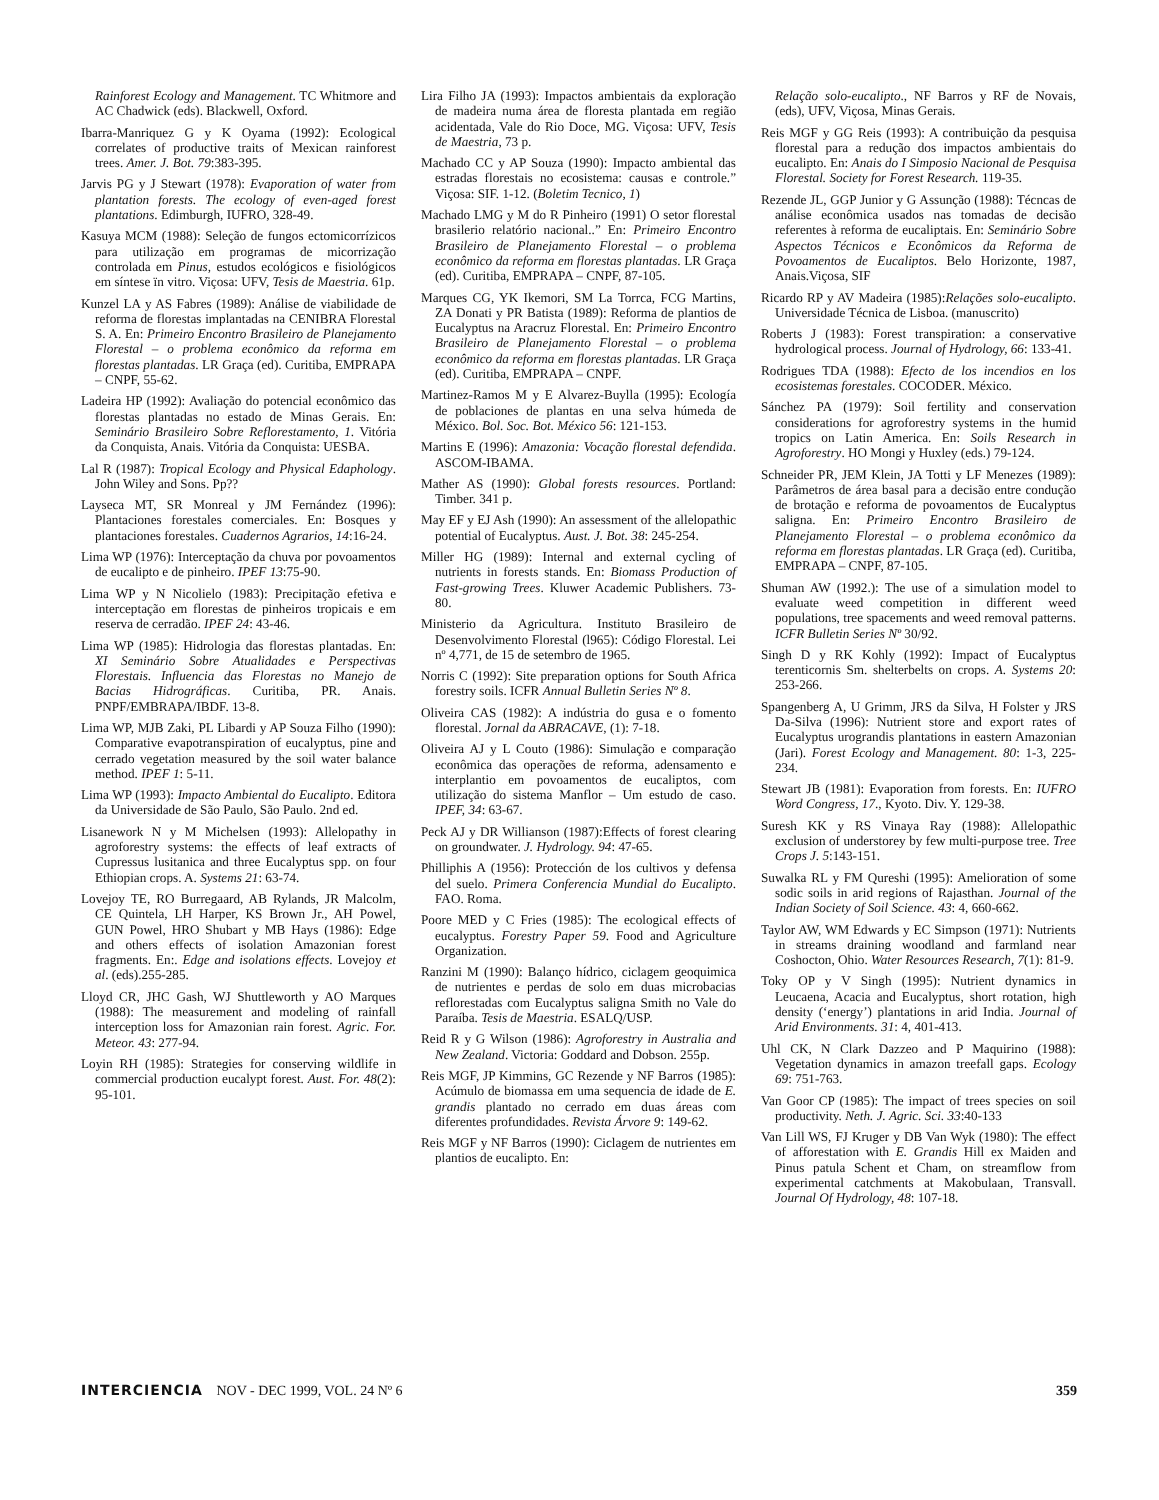Rainforest Ecology and Management. TC Whitmore and AC Chadwick (eds). Blackwell, Oxford.
Ibarra-Manriquez G y K Oyama (1992): Ecological correlates of productive traits of Mexican rainforest trees. Amer. J. Bot. 79:383-395.
Jarvis PG y J Stewart (1978): Evaporation of water from plantation forests. The ecology of even-aged forest plantations. Edimburgh, IUFRO, 328-49.
Kasuya MCM (1988): Seleção de fungos ectomicorrízicos para utilização em programas de micorrização controlada em Pinus, estudos ecológicos e fisiológicos em síntese ïn vitro. Viçosa: UFV, Tesis de Maestria. 61p.
Kunzel LA y AS Fabres (1989): Análise de viabilidade de reforma de florestas implantadas na CENIBRA Florestal S. A. En: Primeiro Encontro Brasileiro de Planejamento Florestal – o problema econômico da reforma em florestas plantadas. LR Graça (ed). Curitiba, EMPRAPA – CNPF, 55-62.
Ladeira HP (1992): Avaliação do potencial econômico das florestas plantadas no estado de Minas Gerais. En: Seminário Brasileiro Sobre Reflorestamento, 1. Vitória da Conquista, Anais. Vitória da Conquista: UESBA.
Lal R (1987): Tropical Ecology and Physical Edaphology. John Wiley and Sons. Pp??
Layseca MT, SR Monreal y JM Fernández (1996): Plantaciones forestales comerciales. En: Bosques y plantaciones forestales. Cuadernos Agrarios, 14:16-24.
Lima WP (1976): Interceptação da chuva por povoamentos de eucalipto e de pinheiro. IPEF 13:75-90.
Lima WP y N Nicolielo (1983): Precipitação efetiva e interceptação em florestas de pinheiros tropicais e em reserva de cerradão. IPEF 24: 43-46.
Lima WP (1985): Hidrologia das florestas plantadas. En: XI Seminário Sobre Atualidades e Perspectivas Florestais. Influencia das Florestas no Manejo de Bacias Hidrográficas. Curitiba, PR. Anais. PNPF/EMBRAPA/IBDF. 13-8.
Lima WP, MJB Zaki, PL Libardi y AP Souza Filho (1990): Comparative evapotranspiration of eucalyptus, pine and cerrado vegetation measured by the soil water balance method. IPEF 1: 5-11.
Lima WP (1993): Impacto Ambiental do Eucalipto. Editora da Universidade de São Paulo, São Paulo. 2nd ed.
Lisanework N y M Michelsen (1993): Allelopathy in agroforestry systems: the effects of leaf extracts of Cupressus lusitanica and three Eucalyptus spp. on four Ethiopian crops. A. Systems 21: 63-74.
Lovejoy TE, RO Burregaard, AB Rylands, JR Malcolm, CE Quintela, LH Harper, KS Brown Jr., AH Powel, GUN Powel, HRO Shubart y MB Hays (1986): Edge and others effects of isolation Amazonian forest fragments. En:. Edge and isolations effects. Lovejoy et al. (eds).255-285.
Lloyd CR, JHC Gash, WJ Shuttleworth y AO Marques (1988): The measurement and modeling of rainfall interception loss for Amazonian rain forest. Agric. For. Meteor. 43: 277-94.
Loyin RH (1985): Strategies for conserving wildlife in commercial production eucalypt forest. Aust. For. 48(2): 95-101.
Lira Filho JA (1993): Impactos ambientais da exploração de madeira numa área de floresta plantada em região acidentada, Vale do Rio Doce, MG. Viçosa: UFV, Tesis de Maestria, 73 p.
Machado CC y AP Souza (1990): Impacto ambiental das estradas florestais no ecosistema: causas e controle.” Viçosa: SIF. 1-12. (Boletim Tecnico, 1)
Machado LMG y M do R Pinheiro (1991) O setor florestal brasilerio relatório nacional..” En: Primeiro Encontro Brasileiro de Planejamento Florestal – o problema econômico da reforma em florestas plantadas. LR Graça (ed). Curitiba, EMPRAPA – CNPF, 87-105.
Marques CG, YK Ikemori, SM La Torrca, FCG Martins, ZA Donati y PR Batista (1989): Reforma de plantios de Eucalyptus na Aracruz Florestal. En: Primeiro Encontro Brasileiro de Planejamento Florestal – o problema econômico da reforma em florestas plantadas. LR Graça (ed). Curitiba, EMPRAPA – CNPF.
Martinez-Ramos M y E Alvarez-Buylla (1995): Ecología de poblaciones de plantas en una selva húmeda de México. Bol. Soc. Bot. México 56: 121-153.
Martins E (1996): Amazonia: Vocação florestal defendida. ASCOM-IBAMA.
Mather AS (1990): Global forests resources. Portland: Timber. 341 p.
May EF y EJ Ash (1990): An assessment of the allelopathic potential of Eucalyptus. Aust. J. Bot. 38: 245-254.
Miller HG (1989): Internal and external cycling of nutrients in forests stands. En: Biomass Production of Fast-growing Trees. Kluwer Academic Publishers. 73-80.
Ministerio da Agricultura. Instituto Brasileiro de Desenvolvimento Florestal (l965): Código Florestal. Lei nº 4,771, de 15 de setembro de 1965.
Norris C (1992): Site preparation options for South Africa forestry soils. ICFR Annual Bulletin Series Nº 8.
Oliveira CAS (1982): A indústria do gusa e o fomento florestal. Jornal da ABRACAVE, (1): 7-18.
Oliveira AJ y L Couto (1986): Simulação e comparação econômica das operações de reforma, adensamento e interplantio em povoamentos de eucaliptos, com utilização do sistema Manflor – Um estudo de caso. IPEF, 34: 63-67.
Peck AJ y DR Willianson (1987):Effects of forest clearing on groundwater. J. Hydrology. 94: 47-65.
Philliphis A (1956): Protección de los cultivos y defensa del suelo. Primera Conferencia Mundial do Eucalipto. FAO. Roma.
Poore MED y C Fries (1985): The ecological effects of eucalyptus. Forestry Paper 59. Food and Agriculture Organization.
Ranzini M (1990): Balanço hídrico, ciclagem geoquimica de nutrientes e perdas de solo em duas microbacias reflorestadas com Eucalyptus saligna Smith no Vale do Paraíba. Tesis de Maestria. ESALQ/USP.
Reid R y G Wilson (1986): Agroforestry in Australia and New Zealand. Victoria: Goddard and Dobson. 255p.
Reis MGF, JP Kimmins, GC Rezende y NF Barros (1985): Acúmulo de biomassa em uma sequencia de idade de E. grandis plantado no cerrado em duas áreas com diferentes profundidades. Revista Árvore 9: 149-62.
Reis MGF y NF Barros (1990): Ciclagem de nutrientes em plantios de eucalipto. En:
Relação solo-eucalipto., NF Barros y RF de Novais, (eds), UFV, Viçosa, Minas Gerais.
Reis MGF y GG Reis (1993): A contribuição da pesquisa florestal para a redução dos impactos ambientais do eucalipto. En: Anais do I Simposio Nacional de Pesquisa Florestal. Society for Forest Research. 119-35.
Rezende JL, GGP Junior y G Assunção (1988): Técncas de análise econômica usados nas tomadas de decisão referentes à reforma de eucaliptais. En: Seminário Sobre Aspectos Técnicos e Econômicos da Reforma de Povoamentos de Eucaliptos. Belo Horizonte, 1987, Anais.Viçosa, SIF
Ricardo RP y AV Madeira (1985):Relações solo-eucalipto. Universidade Técnica de Lisboa. (manuscrito)
Roberts J (1983): Forest transpiration: a conservative hydrological process. Journal of Hydrology, 66: 133-41.
Rodrigues TDA (1988): Efecto de los incendios en los ecosistemas forestales. COCODER. México.
Sánchez PA (1979): Soil fertility and conservation considerations for agroforestry systems in the humid tropics on Latin America. En: Soils Research in Agroforestry. HO Mongi y Huxley (eds.) 79-124.
Schneider PR, JEM Klein, JA Totti y LF Menezes (1989): Parâmetros de área basal para a decisão entre condução de brotação e reforma de povoamentos de Eucalyptus saligna. En: Primeiro Encontro Brasileiro de Planejamento Florestal – o problema econômico da reforma em florestas plantadas. LR Graça (ed). Curitiba, EMPRAPA – CNPF, 87-105.
Shuman AW (1992.): The use of a simulation model to evaluate weed competition in different weed populations, tree spacements and weed removal patterns. ICFR Bulletin Series Nº 30/92.
Singh D y RK Kohly (1992): Impact of Eucalyptus terenticornis Sm. shelterbelts on crops. A. Systems 20: 253-266.
Spangenberg A, U Grimm, JRS da Silva, H Folster y JRS Da-Silva (1996): Nutrient store and export rates of Eucalyptus urograndis plantations in eastern Amazonian (Jari). Forest Ecology and Management. 80: 1-3, 225-234.
Stewart JB (1981): Evaporation from forests. En: IUFRO Word Congress, 17., Kyoto. Div. Y. 129-38.
Suresh KK y RS Vinaya Ray (1988): Allelopathic exclusion of understorey by few multi-purpose tree. Tree Crops J. 5:143-151.
Suwalka RL y FM Qureshi (1995): Amelioration of some sodic soils in arid regions of Rajasthan. Journal of the Indian Society of Soil Science. 43: 4, 660-662.
Taylor AW, WM Edwards y EC Simpson (1971): Nutrients in streams draining woodland and farmland near Coshocton, Ohio. Water Resources Research, 7(1): 81-9.
Toky OP y V Singh (1995): Nutrient dynamics in Leucaena, Acacia and Eucalyptus, short rotation, high density (‘energy’) plantations in arid India. Journal of Arid Environments. 31: 4, 401-413.
Uhl CK, N Clark Dazzeo and P Maquirino (1988): Vegetation dynamics in amazon treefall gaps. Ecology 69: 751-763.
Van Goor CP (1985): The impact of trees species on soil productivity. Neth. J. Agric. Sci. 33:40-133
Van Lill WS, FJ Kruger y DB Van Wyk (1980): The effect of afforestation with E. Grandis Hill ex Maiden and Pinus patula Schent et Cham, on streamflow from experimental catchments at Makobulaan, Transvall. Journal Of Hydrology, 48: 107-18.
INTERCIENCIA NOV - DEC 1999, VOL. 24 Nº 6
359